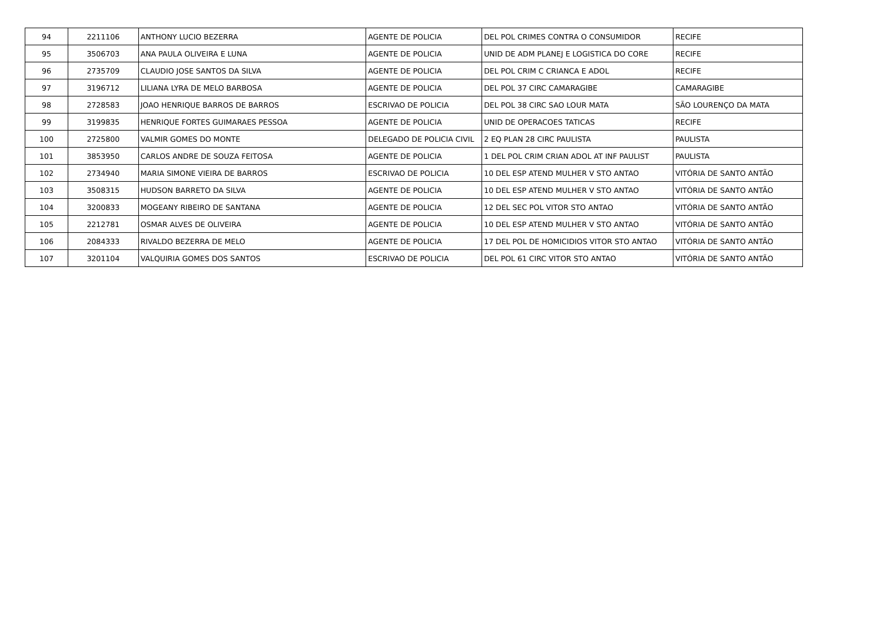| 94 | 2211106 | ANTHONY LUCIO BEZERRA | AGENTE DE POLICIA | DEL POL CRIMES CONTRA O CONSUMIDOR | RECIFE |
| 95 | 3506703 | ANA PAULA OLIVEIRA E LUNA | AGENTE DE POLICIA | UNID DE ADM PLANEJ E LOGISTICA DO CORE | RECIFE |
| 96 | 2735709 | CLAUDIO JOSE SANTOS DA SILVA | AGENTE DE POLICIA | DEL POL CRIM C CRIANCA E ADOL | RECIFE |
| 97 | 3196712 | LILIANA LYRA DE MELO BARBOSA | AGENTE DE POLICIA | DEL POL 37 CIRC CAMARAGIBE | CAMARAGIBE |
| 98 | 2728583 | JOAO HENRIQUE BARROS DE BARROS | ESCRIVAO DE POLICIA | DEL POL 38 CIRC SAO LOUR MATA | SÃO LOURENÇO DA MATA |
| 99 | 3199835 | HENRIQUE FORTES GUIMARAES PESSOA | AGENTE DE POLICIA | UNID DE OPERACOES TATICAS | RECIFE |
| 100 | 2725800 | VALMIR GOMES DO MONTE | DELEGADO DE POLICIA CIVIL | 2 EQ PLAN 28 CIRC PAULISTA | PAULISTA |
| 101 | 3853950 | CARLOS ANDRE DE SOUZA FEITOSA | AGENTE DE POLICIA | 1 DEL POL CRIM CRIAN ADOL AT INF PAULIST | PAULISTA |
| 102 | 2734940 | MARIA SIMONE VIEIRA DE BARROS | ESCRIVAO DE POLICIA | 10 DEL ESP ATEND MULHER V STO ANTAO | VITÓRIA DE SANTO ANTÃO |
| 103 | 3508315 | HUDSON BARRETO DA SILVA | AGENTE DE POLICIA | 10 DEL ESP ATEND MULHER V STO ANTAO | VITÓRIA DE SANTO ANTÃO |
| 104 | 3200833 | MOGEANY RIBEIRO DE SANTANA | AGENTE DE POLICIA | 12 DEL SEC POL VITOR STO ANTAO | VITÓRIA DE SANTO ANTÃO |
| 105 | 2212781 | OSMAR ALVES DE OLIVEIRA | AGENTE DE POLICIA | 10 DEL ESP ATEND MULHER V STO ANTAO | VITÓRIA DE SANTO ANTÃO |
| 106 | 2084333 | RIVALDO BEZERRA DE MELO | AGENTE DE POLICIA | 17 DEL POL DE HOMICIDIOS VITOR STO ANTAO | VITÓRIA DE SANTO ANTÃO |
| 107 | 3201104 | VALQUIRIA GOMES DOS SANTOS | ESCRIVAO DE POLICIA | DEL POL 61 CIRC VITOR STO ANTAO | VITÓRIA DE SANTO ANTÃO |